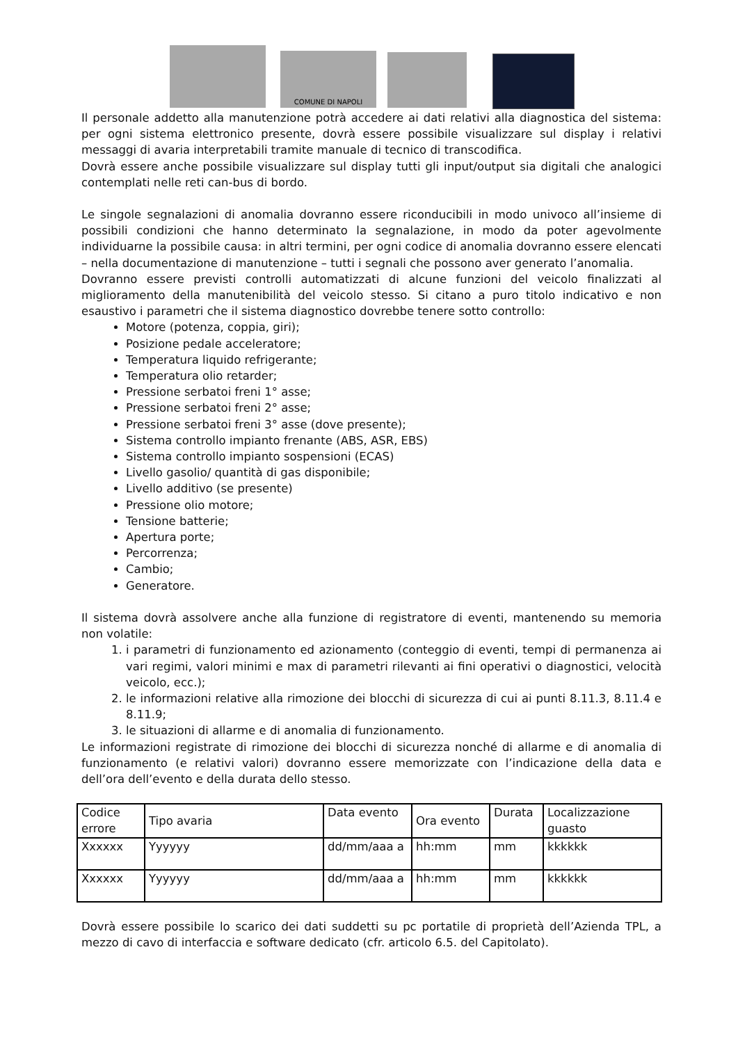COMUNE DI NAPOLI
Il personale addetto alla manutenzione potrà accedere ai dati relativi alla diagnostica del sistema: per ogni sistema elettronico presente, dovrà essere possibile visualizzare sul display i relativi messaggi di avaria interpretabili tramite manuale di tecnico di transcodifica.
Dovrà essere anche possibile visualizzare sul display tutti gli input/output sia digitali che analogici contemplati nelle reti can-bus di bordo.
Le singole segnalazioni di anomalia dovranno essere riconducibili in modo univoco all’insieme di possibili condizioni che hanno determinato la segnalazione, in modo da poter agevolmente individuarne la possibile causa: in altri termini, per ogni codice di anomalia dovranno essere elencati – nella documentazione di manutenzione – tutti i segnali che possono aver generato l’anomalia.
Dovranno essere previsti controlli automatizzati di alcune funzioni del veicolo finalizzati al miglioramento della manutenibilità del veicolo stesso. Si citano a puro titolo indicativo e non esaustivo i parametri che il sistema diagnostico dovrebbe tenere sotto controllo:
Motore (potenza, coppia, giri);
Posizione pedale acceleratore;
Temperatura liquido refrigerante;
Temperatura olio retarder;
Pressione serbatoi freni 1° asse;
Pressione serbatoi freni 2° asse;
Pressione serbatoi freni 3° asse (dove presente);
Sistema controllo impianto frenante (ABS, ASR, EBS)
Sistema controllo impianto sospensioni (ECAS)
Livello gasolio/ quantità di gas disponibile;
Livello additivo (se presente)
Pressione olio motore;
Tensione batterie;
Apertura porte;
Percorrenza;
Cambio;
Generatore.
Il sistema dovrà assolvere anche alla funzione di registratore di eventi, mantenendo su memoria non volatile:
1. i parametri di funzionamento ed azionamento (conteggio di eventi, tempi di permanenza ai vari regimi, valori minimi e max di parametri rilevanti ai fini operativi o diagnostici, velocità veicolo, ecc.);
2. le informazioni relative alla rimozione dei blocchi di sicurezza di cui ai punti 8.11.3, 8.11.4 e 8.11.9;
3. le situazioni di allarme e di anomalia di funzionamento.
Le informazioni registrate di rimozione dei blocchi di sicurezza nonché di allarme e di anomalia di funzionamento (e relativi valori) dovranno essere memorizzate con l’indicazione della data e dell’ora dell’evento e della durata dello stesso.
| Codice errore | Tipo avaria | Data evento | Ora evento | Durata | Localizzazione guasto |
| Xxxxxx | Yyyyyy | dd/mm/aaa a | hh:mm | mm | kkkkkk |
| Xxxxxx | Yyyyyy | dd/mm/aaa a | hh:mm | mm | kkkkkk |
Dovrà essere possibile lo scarico dei dati suddetti su pc portatile di proprietà dell’Azienda TPL, a mezzo di cavo di interfaccia e software dedicato (cfr. articolo 6.5. del Capitolato).